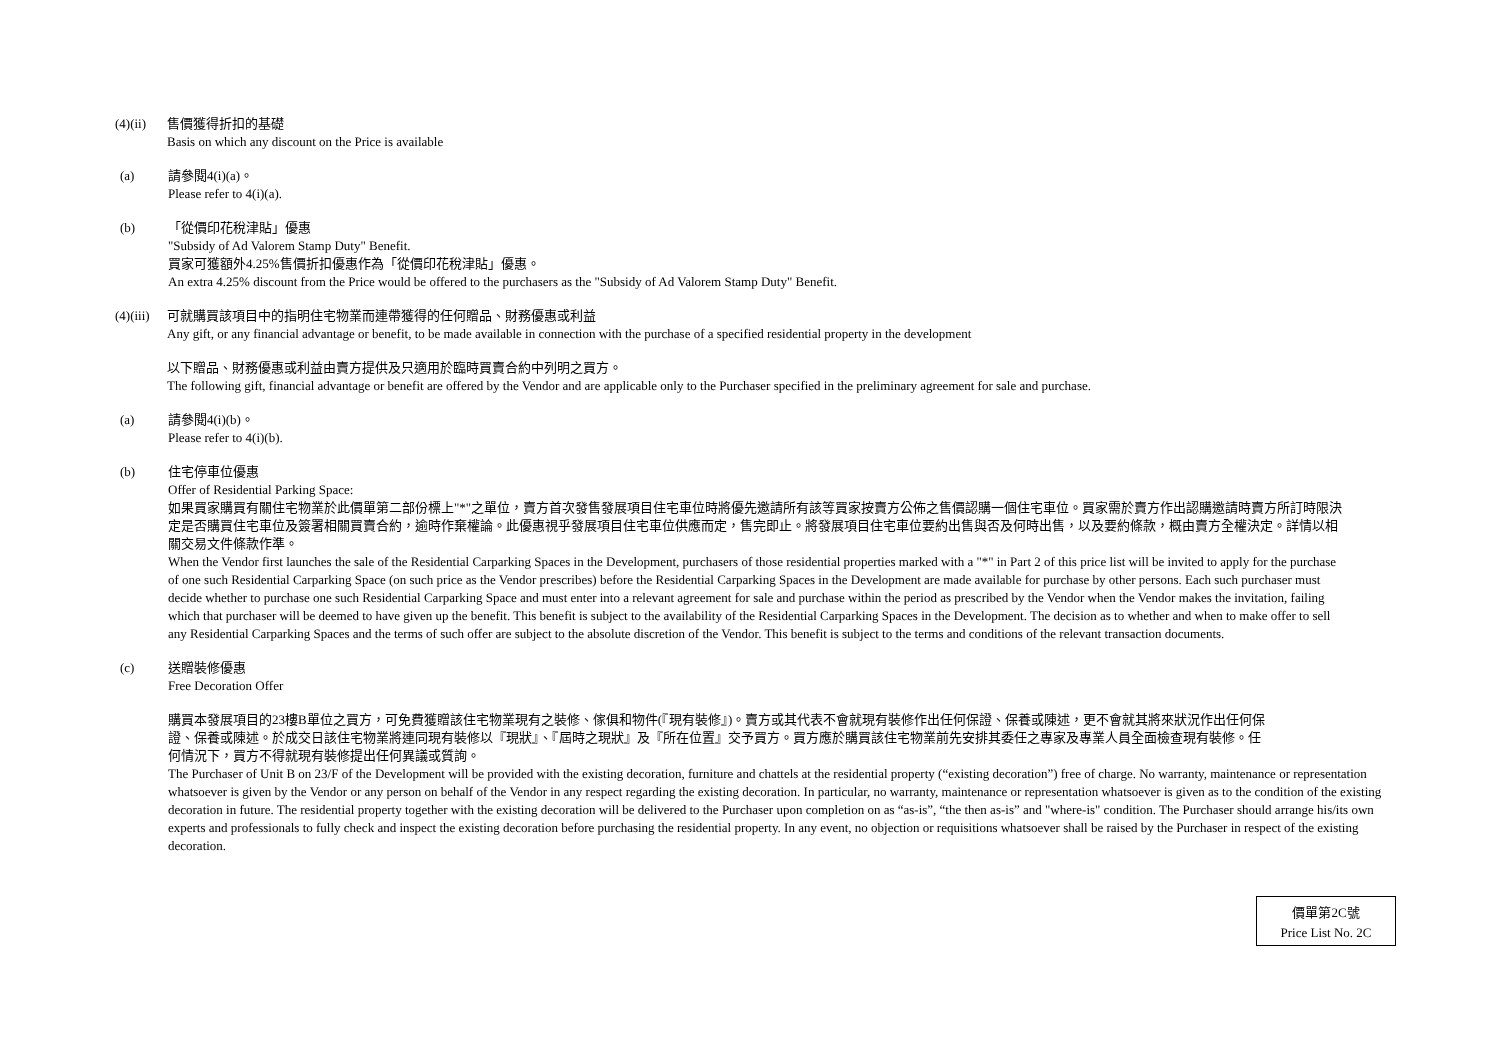(4)(ii)
售價獲得折扣的基礎
Basis on which any discount on the Price is available
(a) 請參閱4(i)(a)。
Please refer to 4(i)(a).
(b) 「從價印花稅津貼」優惠
"Subsidy of Ad Valorem Stamp Duty" Benefit.
買家可獲額外4.25%售價折扣優惠作為「從價印花稅津貼」優惠。
An extra 4.25% discount from the Price would be offered to the purchasers as the "Subsidy of Ad Valorem Stamp Duty" Benefit.
(4)(iii)
可就購買該項目中的指明住宅物業而連帶獲得的任何贈品、財務優惠或利益
Any gift, or any financial advantage or benefit, to be made available in connection with the purchase of a specified residential property in the development
以下贈品、財務優惠或利益由賣方提供及只適用於臨時買賣合約中列明之買方。
The following gift, financial advantage or benefit are offered by the Vendor and are applicable only to the Purchaser specified in the preliminary agreement for sale and purchase.
(a) 請參閱4(i)(b)。
Please refer to 4(i)(b).
(b) 住宅停車位優惠
Offer of Residential Parking Space:
如果買家購買有關住宅物業於此價單第二部份標上"*"之單位，賣方首次發售發展項目住宅車位時將優先邀請所有該等買家按賣方公佈之售價認購一個住宅車位。買家需於賣方作出認購邀請時賣方所訂時限決定是否購買住宅車位及簽署相關買賣合約，逾時作棄權論。此優惠視乎發展項目住宅車位供應而定，售完即止。將發展項目住宅車位要約出售與否及何時出售，以及要約條款，概由賣方全權決定。詳情以相關交易文件條款作準。
When the Vendor first launches the sale of the Residential Carparking Spaces in the Development, purchasers of those residential properties marked with a "*" in Part 2 of this price list will be invited to apply for the purchase of one such Residential Carparking Space (on such price as the Vendor prescribes) before the Residential Carparking Spaces in the Development are made available for purchase by other persons. Each such purchaser must decide whether to purchase one such Residential Carparking Space and must enter into a relevant agreement for sale and purchase within the period as prescribed by the Vendor when the Vendor makes the invitation, failing which that purchaser will be deemed to have given up the benefit. This benefit is subject to the availability of the Residential Carparking Spaces in the Development. The decision as to whether and when to make offer to sell any Residential Carparking Spaces and the terms of such offer are subject to the absolute discretion of the Vendor. This benefit is subject to the terms and conditions of the relevant transaction documents.
(c) 送贈裝修優惠
Free Decoration Offer
購買本發展項目的23樓B單位之買方，可免費獲贈該住宅物業現有之裝修、傢俱和物件(『現有裝修』)。賣方或其代表不會就現有裝修作出任何保證、保養或陳述，更不會就其將來狀況作出任何保證、保養或陳述。於成交日該住宅物業將連同現有裝修以『現狀』、『屆時之現狀』及『所在位置』交予買方。買方應於購買該住宅物業前先安排其委任之專家及專業人員全面檢查現有裝修。任何情況下，買方不得就現有裝修提出任何異議或質詢。
The Purchaser of Unit B on 23/F of the Development will be provided with the existing decoration, furniture and chattels at the residential property (“existing decoration”) free of charge. No warranty, maintenance or representation whatsoever is given by the Vendor or any person on behalf of the Vendor in any respect regarding the existing decoration. In particular, no warranty, maintenance or representation whatsoever is given as to the condition of the existing decoration in future. The residential property together with the existing decoration will be delivered to the Purchaser upon completion on as “as-is”, “the then as-is” and "where-is" condition. The Purchaser should arrange his/its own experts and professionals to fully check and inspect the existing decoration before purchasing the residential property. In any event, no objection or requisitions whatsoever shall be raised by the Purchaser in respect of the existing decoration.
價單第2C號
Price List No. 2C